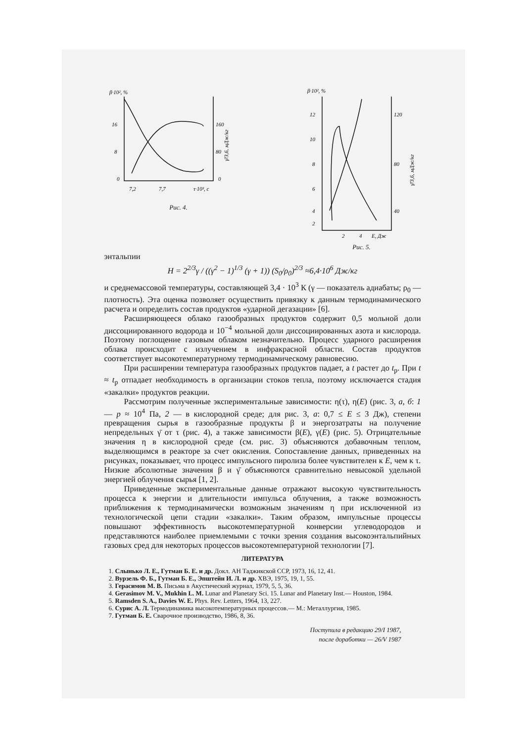β·10², %
16
8
0
7,2
7,7
τ·10³, с
160
80
0
γ̄/3,6, мДж/кг
Рис. 4.
β·10², %
12
10
8
6
4
2
2
4
E, Дж
120
80
40
γ̄/3,6, мДж/кг
Рис. 5.
энтальпии
H = 2<sup>2/3</sup>γ / ((γ<sup>2</sup> − 1)<sup>1/3</sup> (γ + 1)) (S<sub>0</sub>/ρ<sub>0</sub>)<sup>2/3</sup> ≈6,4·10<sup>6</sup> Дж/кг
и среднемассовой температуры, составляющей 3,4 · 10<sup>3</sup> К (γ — показатель адиабаты; ρ<sub>0</sub> — плотность). Эта оценка позволяет осуществить привязку к данным термодинамического расчета и определить состав продуктов «ударной дегазации» [6].
Расширяющееся облако газообразных продуктов содержит 0,5 мольной доли диссоциированного водорода и 10<sup>−4</sup> мольной доли диссоциированных азота и кислорода. Поэтому поглощение газовым облаком незначительно. Процесс ударного расширения облака происходит с излучением в инфракрасной области. Состав продуктов соответствует высокотемпературному термодинамическому равновесию.
При расширении температура газообразных продуктов падает, а t растет до t<sub>р</sub>. При t ≈ t<sub>р</sub> отпадает необходимость в организации стоков тепла, поэтому исключается стадия «закалки» продуктов реакции.
Рассмотрим полученные экспериментальные зависимости: η(τ), η(E) (рис. 3, а, б: 1 — p ≈ 10<sup>4</sup> Па, 2 — в кислородной среде; для рис. 3, а: 0,7 ≤ E ≤ 3 Дж), степени превращения сырья в газообразные продукты β и энергозатраты на получение непредельных γ̄ от τ (рис. 4), а также зависимости β(E), γ(E) (рис. 5). Отрицательные значения η в кислородной среде (см. рис. 3) объясняются добавочным теплом, выделяющимся в реакторе за счет окисления. Сопоставление данных, приведенных на рисунках, показывает, что процесс импульсного пиролиза более чувствителен к E, чем к τ. Низкие абсолютные значения β и γ̄ объясняются сравнительно невысокой удельной энергией облучения сырья [1, 2].
Приведенные экспериментальные данные отражают высокую чувствительность процесса к энергии и длительности импульса облучения, а также возможность приближения к термодинамически возможным значениям η при исключенной из технологической цепи стадии «закалки». Таким образом, импульсные процессы повышают эффективность высокотемпературной конверсии углеводородов и представляются наиболее приемлемыми с точки зрения создания высокоэнтальпийных газовых сред для некоторых процессов высокотемпературной технологии [7].
ЛИТЕРАТУРА
1. Слынько Л. Е., Гутман Б. Е. и др. Докл. АН Таджикской ССР, 1973, 16, 12, 41.
2. Вурзель Ф. Б., Гутман Б. Е., Эпштейн И. Л. и др. ХВЭ, 1975, 19, 1, 55.
3. Герасимов М. В. Письма в Акустический журнал, 1979, 5, 5, 36.
4. Gerasimov M. V., Mukhin L. M. Lunar and Planetary Sci. 15. Lunar and Planetary Inst.— Houston, 1984.
5. Ramsden S. A., Davies W. E. Phys. Rev. Letters, 1964, 13, 227.
6. Сурис А. Л. Термодинамика высокотемпературных процессов.— М.: Металлургия, 1985.
7. Гутман Б. Е. Сварочное производство, 1986, 8, 36.
Поступила в редакцию 29/I 1987,
после доработки — 26/V 1987